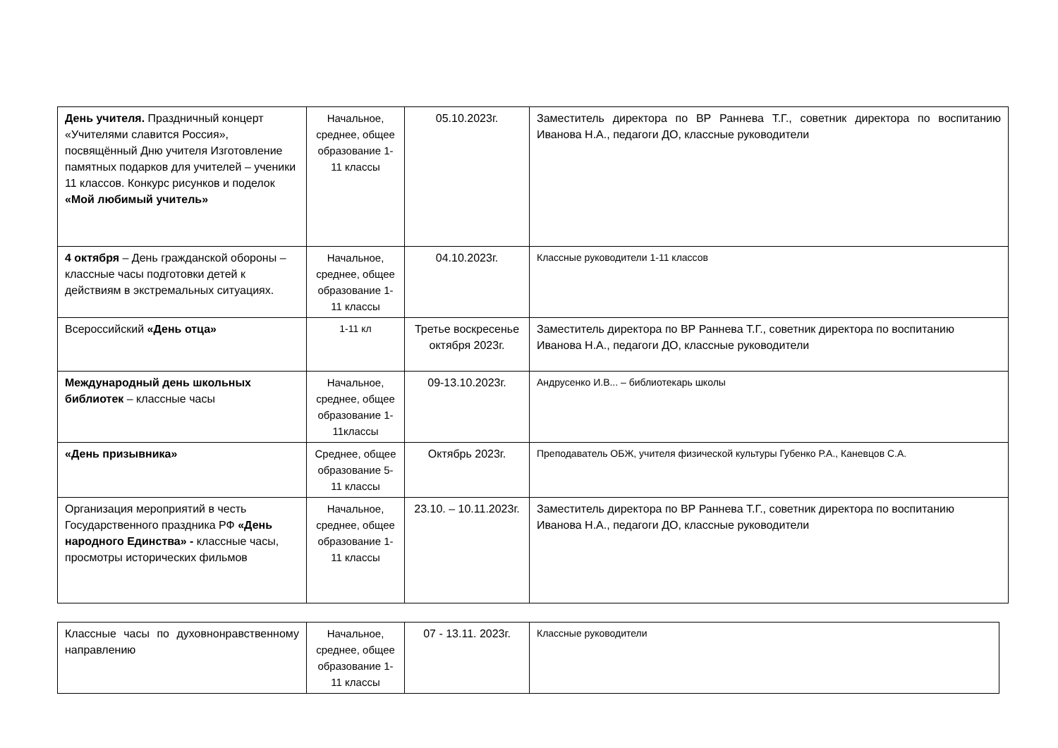| День учителя. Праздничный концерт «Учителями славится Россия», посвящённый Дню учителя Изготовление памятных подарков для учителей – ученики 11 классов. Конкурс рисунков и поделок «Мой любимый учитель» | Начальное, среднее, общее образование 1-11 классы | 05.10.2023г. | Заместитель директора по ВР Раннева Т.Г., советник директора по воспитанию Иванова Н.А., педагоги ДО, классные руководители |
| 4 октября – День гражданской обороны – классные часы подготовки детей к действиям в экстремальных ситуациях. | Начальное, среднее, общее образование 1-11 классы | 04.10.2023г. | Классные руководители 1-11 классов |
| Всероссийский «День отца» | 1-11 кл | Третье воскресенье октября 2023г. | Заместитель директора по ВР Раннева Т.Г., советник директора по воспитанию Иванова Н.А., педагоги ДО, классные руководители |
| Международный день школьных библиотек – классные часы | Начальное, среднее, общее образование 1-11классы | 09-13.10.2023г. | Андрусенко И.В... – библиотекарь школы |
| «День призывника» | Среднее, общее образование 5-11 классы | Октябрь 2023г. | Преподаватель ОБЖ, учителя физической культуры Губенко Р.А., Каневцов С.А. |
| Организация мероприятий в честь Государственного праздника РФ «День народного Единства» - классные часы, просмотры исторических фильмов | Начальное, среднее, общее образование 1-11 классы | 23.10. – 10.11.2023г. | Заместитель директора по ВР Раннева Т.Г., советник директора по воспитанию Иванова Н.А., педагоги ДО, классные руководители |
| Классные часы по духовнонравственному направлению | Начальное, среднее, общее образование 1-11 классы | 07 - 13.11. 2023г. | Классные руководители |